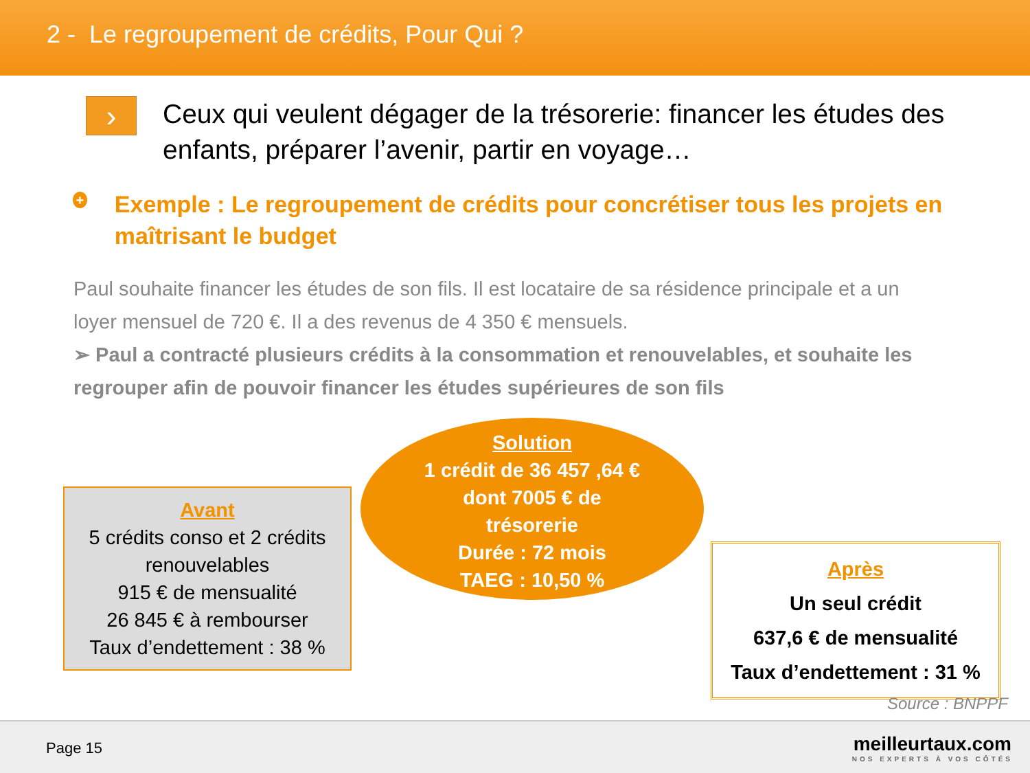2 - Le regroupement de crédits, Pour Qui ?
›
Ceux qui veulent dégager de la trésorerie: financer les études des enfants, préparer l’avenir, partir en voyage…
+
Exemple : Le regroupement de crédits pour concrétiser tous les projets en maîtrisant le budget
Paul souhaite financer les études de son fils. Il est locataire de sa résidence principale et a un loyer mensuel de 720 €. Il a des revenus de 4 350 € mensuels.
➢ Paul a contracté plusieurs crédits à la consommation et renouvelables, et souhaite les regrouper afin de pouvoir financer les études supérieures de son fils
Avant
5 crédits conso et 2 crédits renouvelables
915 € de mensualité
26 845 € à rembourser
Taux d’endettement : 38 %
Solution
1 crédit de 36 457 ,64 €
dont 7005 € de
trésorerie
Durée : 72 mois
TAEG : 10,50 %
Après
Un seul crédit
637,6 € de mensualité
Taux d’endettement : 31 %
Source : BNPPF
Page 15
meilleurtaux.com
NOS EXPERTS À VOS CÔTÉS